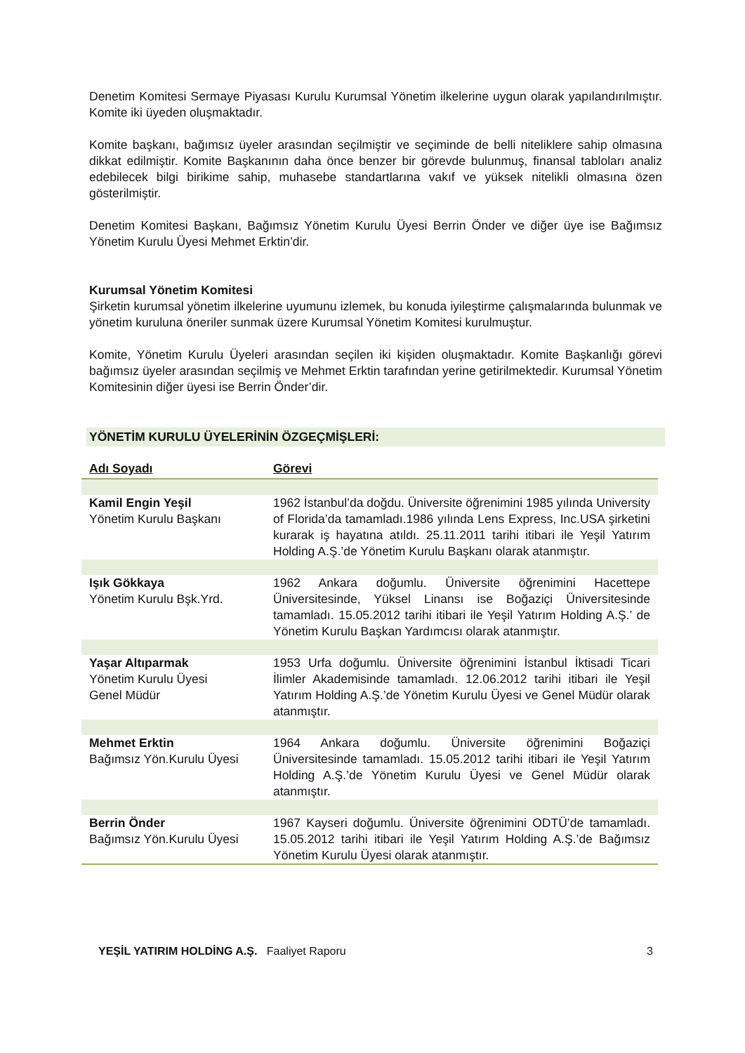Denetim Komitesi Sermaye Piyasası Kurulu Kurumsal Yönetim ilkelerine uygun olarak yapılandırılmıştır. Komite iki üyeden oluşmaktadır.
Komite başkanı, bağımsız üyeler arasından seçilmiştir ve seçiminde de belli niteliklere sahip olmasına dikkat edilmiştir. Komite Başkanının daha önce benzer bir görevde bulunmuş, finansal tabloları analiz edebilecek bilgi birikime sahip, muhasebe standartlarına vakıf ve yüksek nitelikli olmasına özen gösterilmiştir.
Denetim Komitesi Başkanı, Bağımsız Yönetim Kurulu Üyesi Berrin Önder ve diğer üye ise Bağımsız Yönetim Kurulu Üyesi Mehmet Erktin’dir.
Kurumsal Yönetim Komitesi
Şirketin kurumsal yönetim ilkelerine uyumunu izlemek, bu konuda iyileştirme çalışmalarında bulunmak ve yönetim kuruluna öneriler sunmak üzere Kurumsal Yönetim Komitesi kurulmuştur.
Komite, Yönetim Kurulu Üyeleri arasından seçilen iki kişiden oluşmaktadır. Komite Başkanlığı görevi bağımsız üyeler arasından seçilmiş ve Mehmet Erktin tarafından yerine getirilmektedir. Kurumsal Yönetim Komitesinin diğer üyesi ise Berrin Önder’dir.
YÖNETİM KURULU ÜYELERİNİN ÖZGEÇMİŞLERİ:
| Adı Soyadı | Görevi |
| --- | --- |
| Kamil Engin Yeşil Yönetim Kurulu Başkanı | 1962 İstanbul’da doğdu. Üniversite öğrenimini 1985 yılında University of Florida’da tamamladı.1986 yılında Lens Express, Inc.USA şirketini kurarak iş hayatına atıldı. 25.11.2011 tarihi itibari ile Yeşil Yatırım Holding A.Ş.’de Yönetim Kurulu Başkanı olarak atanmıştır. |
| Işık Gökkaya Yönetim Kurulu Bşk.Yrd. | 1962 Ankara doğumlu. Üniversite öğrenimini Hacettepe Üniversitesinde, Yüksel Linansı ise Boğaziçi Üniversitesinde tamamladı. 15.05.2012 tarihi itibari ile Yeşil Yatırım Holding A.Ş.’ de Yönetim Kurulu Başkan Yardımcısı olarak atanmıştır. |
| Yaşar Altıparmak Yönetim Kurulu Üyesi Genel Müdür | 1953 Urfa doğumlu. Üniversite öğrenimini İstanbul İktisadi Ticari İlimler Akademisinde tamamladı. 12.06.2012 tarihi itibari ile Yeşil Yatırım Holding A.Ş.’de Yönetim Kurulu Üyesi ve Genel Müdür olarak atanmıştır. |
| Mehmet Erktin Bağımsız Yön.Kurulu Üyesi | 1964 Ankara doğumlu. Üniversite öğrenimini Boğaziçi Üniversitesinde tamamladı. 15.05.2012 tarihi itibari ile Yeşil Yatırım Holding A.Ş.’de Yönetim Kurulu Üyesi ve Genel Müdür olarak atanmıştır. |
| Berrin Önder Bağımsız Yön.Kurulu Üyesi | 1967 Kayseri doğumlu. Üniversite öğrenimini ODTÜ’de tamamladı. 15.05.2012 tarihi itibari ile Yeşil Yatırım Holding A.Ş.’de Bağımsız Yönetim Kurulu Üyesi olarak atanmıştır. |
YEŞİL YATIRIM HOLDİNG A.Ş. Faaliyet Raporu 3